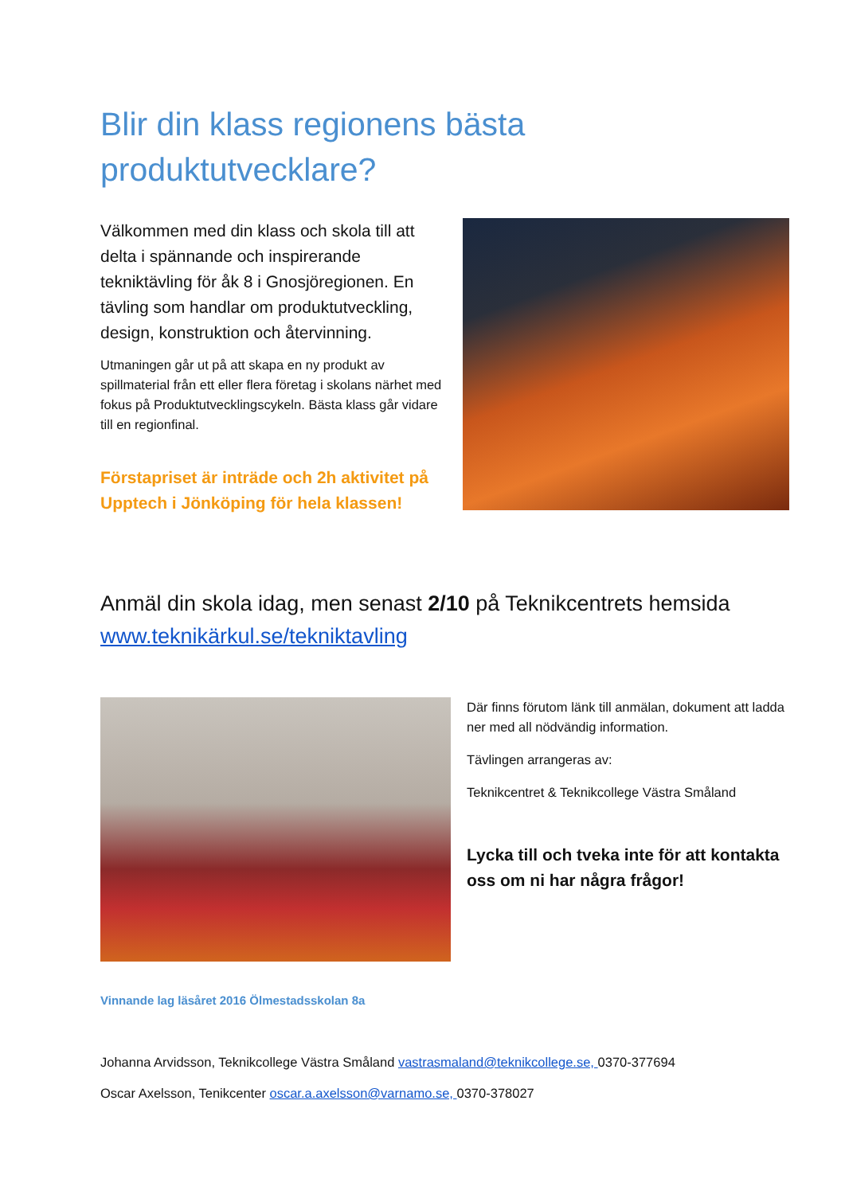Blir din klass regionens bästa
produktutvecklare?
Välkommen med din klass och skola till att delta i spännande och inspirerande tekniktävling för åk 8 i Gnosjöregionen. En tävling som handlar om produktutveckling, design, konstruktion och återvinning.
Utmaningen går ut på att skapa en ny produkt av spillmaterial från ett eller flera företag i skolans närhet med fokus på Produktutvecklingscykeln. Bästa klass går vidare till en regionfinal.
Förstapriset är inträde och 2h aktivitet på Upptech i Jönköping för hela klassen!
Anmäl din skola idag, men senast 2/10 på Teknikcentrets hemsida www.teknikärkul.se/tekniktavling
Där finns förutom länk till anmälan, dokument att ladda ner med all nödvändig information.
Tävlingen arrangeras av:
Teknikcentret & Teknikcollege Västra Småland
Lycka till och tveka inte för att kontakta oss om ni har några frågor!
Vinnande lag läsåret 2016 Ölmestadsskolan 8a
Johanna Arvidsson, Teknikcollege Västra Småland vastrasmaland@teknikcollege.se, 0370-377694
Oscar Axelsson, Tenikcenter oscar.a.axelsson@varnamo.se, 0370-378027